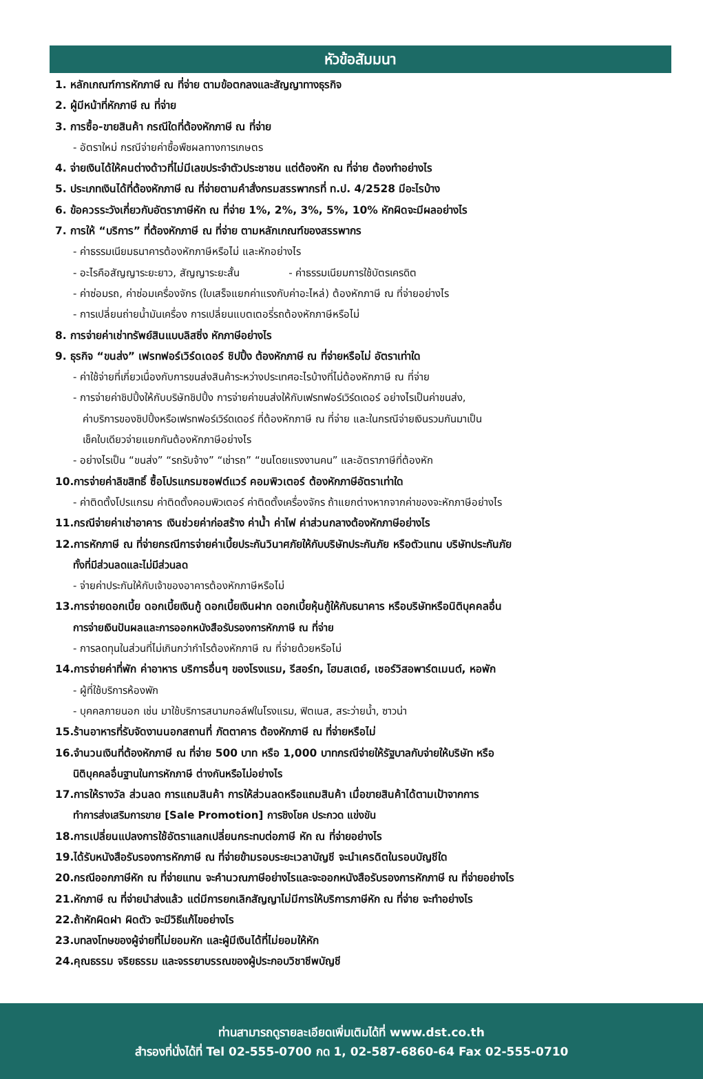หัวข้อสัมมนา
1. หลักเกณฑ์การหักภาษี ณ ที่จ่าย ตามข้อตกลงและสัญญาทางธุรกิจ
2. ผู้มีหน้าที่หักภาษี ณ ที่จ่าย
3. การซื้อ-ขายสินค้า กรณีใดที่ต้องหักภาษี ณ ที่จ่าย
- อัตราใหม่ กรณีจ่ายค่าซื้อพืชผลทางการเกษตร
4. จ่ายเงินได้ให้คนต่างด้าวที่ไม่มีเลขประจำตัวประชาชน แต่ต้องหัก ณ ที่จ่าย ต้องทำอย่างไร
5. ประเภทเงินได้ที่ต้องหักภาษี ณ ที่จ่ายตามคำสั่งกรมสรรพากรที่ ท.ป. 4/2528 มีอะไรบ้าง
6. ข้อควรระวังเกี่ยวกับอัตราภาษีหัก ณ ที่จ่าย 1%, 2%, 3%, 5%, 10% หักผิดจะมีผลอย่างไร
7. การให้ “บริการ” ที่ต้องหักภาษี ณ ที่จ่าย ตามหลักเกณฑ์ของสรรพากร
- ค่าธรรมเนียมธนาคารต้องหักภาษีหรือไม่ และหักอย่างไร
- อะไรคือสัญญาระยะยาว, สัญญาระยะสั้น - ค่าธรรมเนียมการใช้บัตรเครดิต
- ค่าซ่อมรถ, ค่าซ่อมเครื่องจักร (ใบเสร็จแยกค่าแรงกับค่าอะไหล่) ต้องหักภาษี ณ ที่จ่ายอย่างไร
- การเปลี่ยนถ่ายน้ำมันเครื่อง การเปลี่ยนแบตเตอรี่รถต้องหักภาษีหรือไม่
8. การจ่ายค่าเช่าทรัพย์สินแบบลิสซิ่ง หักภาษีอย่างไร
9. ธุรกิจ “ขนส่ง” เฟรทฟอร์เวิร์ดเดอร์ ชิปปิ้ง ต้องหักภาษี ณ ที่จ่ายหรือไม่ อัตราเท่าใด
- ค่าใช้จ่ายที่เกี่ยวเนื่องกับการขนส่งสินค้าระหว่างประเทศอะไรบ้างที่ไม่ต้องหักภาษี ณ ที่จ่าย
- การจ่ายค่าชิปปิ้งให้กับบริษัทชิปปิ้ง การจ่ายค่าขนส่งให้กับเฟรทฟอร์เวิร์ดเดอร์ อย่างไรเป็นค่าขนส่ง,
ค่าบริการของชิปปิ้งหรือเฟรทฟอร์เวิร์ดเดอร์ ที่ต้องหักภาษี ณ ที่จ่าย และในกรณีจ่ายเงินรวมกันมาเป็น
เช็คใบเดียวจ่ายแยกกันต้องหักภาษีอย่างไร
- อย่างไรเป็น “ขนส่ง” “รถรับจ้าง” “เช่ารถ” “ขนโดยแรงงานคน” และอัตราภาษีที่ต้องหัก
10.การจ่ายค่าลิขสิทธิ์ ซื้อโปรแกรมซอฟต์แวร์ คอมพิวเตอร์ ต้องหักภาษีอัตราเท่าใด
- ค่าติดตั้งโปรแกรม ค่าติดตั้งคอมพิวเตอร์ ค่าติดตั้งเครื่องจักร ถ้าแยกต่างหากจากค่าของจะหักภาษีอย่างไร
11.กรณีจ่ายค่าเช่าอาคาร เงินช่วยค่าก่อสร้าง ค่าน้ำ ค่าไฟ ค่าส่วนกลางต้องหักภาษีอย่างไร
12.การหักภาษี ณ ที่จ่ายกรณีการจ่ายค่าเบี้ยประกันวินาศภัยให้กับบริษัทประกันภัย หรือตัวแทน บริษัทประกันภัย
ทั้งที่มีส่วนลดและไม่มีส่วนลด
- จ่ายค่าประกันให้กับเจ้าของอาคารต้องหักภาษีหรือไม่
13.การจ่ายดอกเบี้ย ดอกเบี้ยเงินกู้ ดอกเบี้ยเงินฝาก ดอกเบี้ยหุ้นกู้ให้กับธนาคาร หรือบริษัทหรือนิติบุคคลอื่น
การจ่ายเงินปันผลและการออกหนังสือรับรองการหักภาษี ณ ที่จ่าย
- การลดทุนในส่วนที่ไม่เกินกว่ากำไรต้องหักภาษี ณ ที่จ่ายด้วยหรือไม่
14.การจ่ายค่าที่พัก ค่าอาหาร บริการอื่นๆ ของโรงแรม, รีสอร์ท, โฮมสเตย์, เซอร์วิสอพาร์ตเมนต์, หอพัก
- ผู้ที่ใช้บริการห้องพัก
- บุคคลภายนอก เช่น มาใช้บริการสนามกอล์ฟในโรงแรม, ฟิตเนส, สระว่ายน้ำ, ซาวน่า
15.ร้านอาหารที่รับจัดงานนอกสถานที่ ภัตตาคาร ต้องหักภาษี ณ ที่จ่ายหรือไม่
16.จำนวนเงินที่ต้องหักภาษี ณ ที่จ่าย 500 บาท หรือ 1,000 บาทกรณีจ่ายให้รัฐบาลกับจ่ายให้บริษัท หรือ
นิติบุคคลอื่นฐานในการหักภาษี ต่างกันหรือไม่อย่างไร
17.การให้รางวัล ส่วนลด การแถมสินค้า การให้ส่วนลดหรือแถมสินค้า เมื่อขายสินค้าได้ตามเป้าจากการ
ทำการส่งเสริมการขาย [Sale Promotion] การชิงโชค ประกวด แข่งขัน
18.การเปลี่ยนแปลงการใช้อัตราแลกเปลี่ยนกระทบต่อภาษี หัก ณ ที่จ่ายอย่างไร
19.ได้รับหนังสือรับรองการหักภาษี ณ ที่จ่ายข้ามรอบระยะเวลาบัญชี จะนำเครดิตในรอบบัญชีใด
20.กรณีออกภาษีหัก ณ ที่จ่ายแทน จะคำนวณภาษีอย่างไรและจะออกหนังสือรับรองการหักภาษี ณ ที่จ่ายอย่างไร
21.หักภาษี ณ ที่จ่ายนำส่งแล้ว แต่มีการยกเลิกสัญญาไม่มีการให้บริการภาษีหัก ณ ที่จ่าย จะทำอย่างไร
22.ถ้าหักผิดฝา ผิดตัว จะมีวิธีแก้ไขอย่างไร
23.บทลงโทษของผู้จ่ายที่ไม่ยอมหัก และผู้มีเงินได้ที่ไม่ยอมให้หัก
24.คุณธรรม จริยธรรม และจรรยาบรรณของผู้ประกอบวิชาชีพบัญชี
ท่านสามารถดูรายละเอียดเพิ่มเติมได้ที่ www.dst.co.th
สำรองที่นั่งได้ที่ Tel 02-555-0700 กด 1, 02-587-6860-64 Fax 02-555-0710